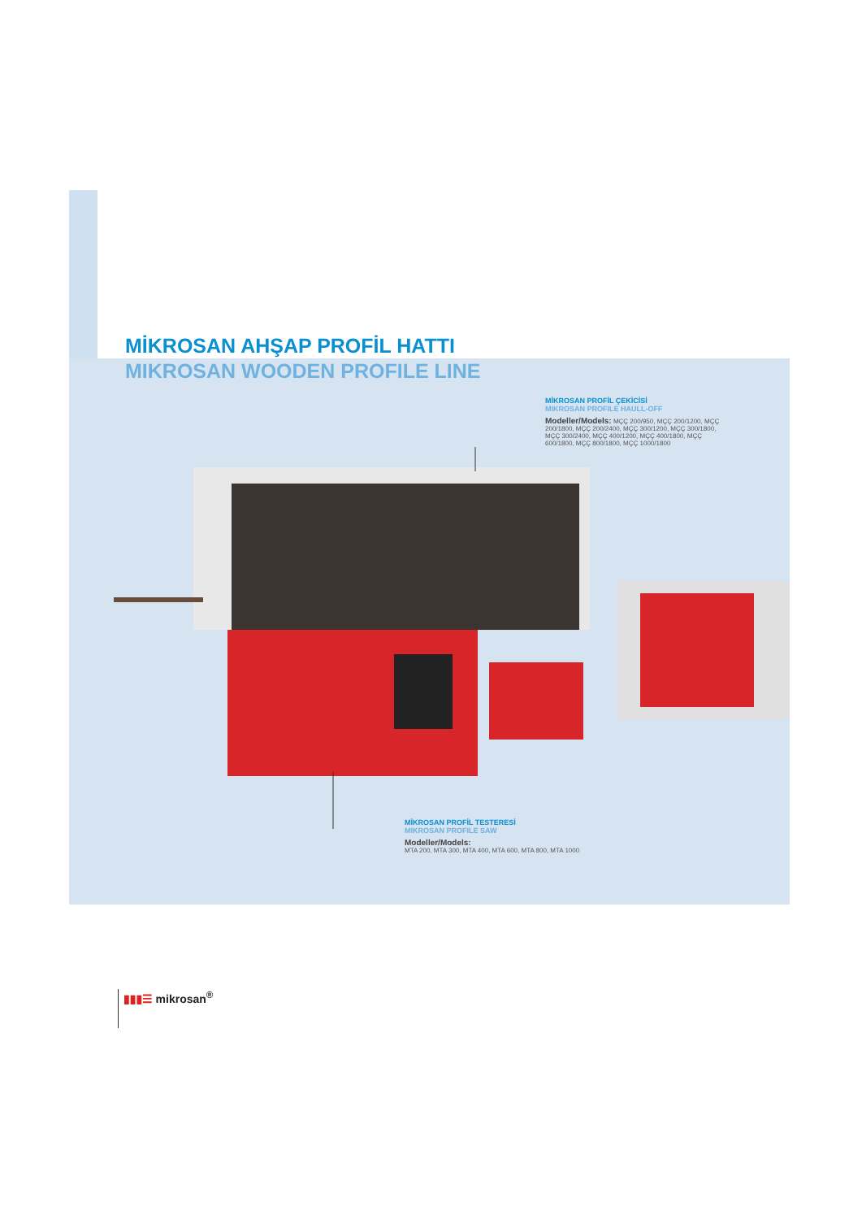MİKROSAN AHŞAP PROFİL HATTI
MIKROSAN WOODEN PROFILE LINE
MİKROSAN PROFİL ÇEKİCİSİ
MIKROSAN PROFILE HAULL-OFF
Modeller/Models: MÇÇ 200/950, MÇÇ 200/1200, MÇÇ 200/1800, MÇÇ 200/2400, MÇÇ 300/1200, MÇÇ 300/1800, MÇÇ 300/2400, MÇÇ 400/1200, MÇÇ 400/1800, MÇÇ 600/1800, MÇÇ 800/1800, MÇÇ 1000/1800
MİKROSAN PROFİL TESTERESİ
MIKROSAN PROFILE SAW
Modeller/Models:
MTA 200, MTA 300, MTA 400, MTA 600, MTA 800, MTA 1000
▮▮▮☰ mikrosan<sup>®</sup>